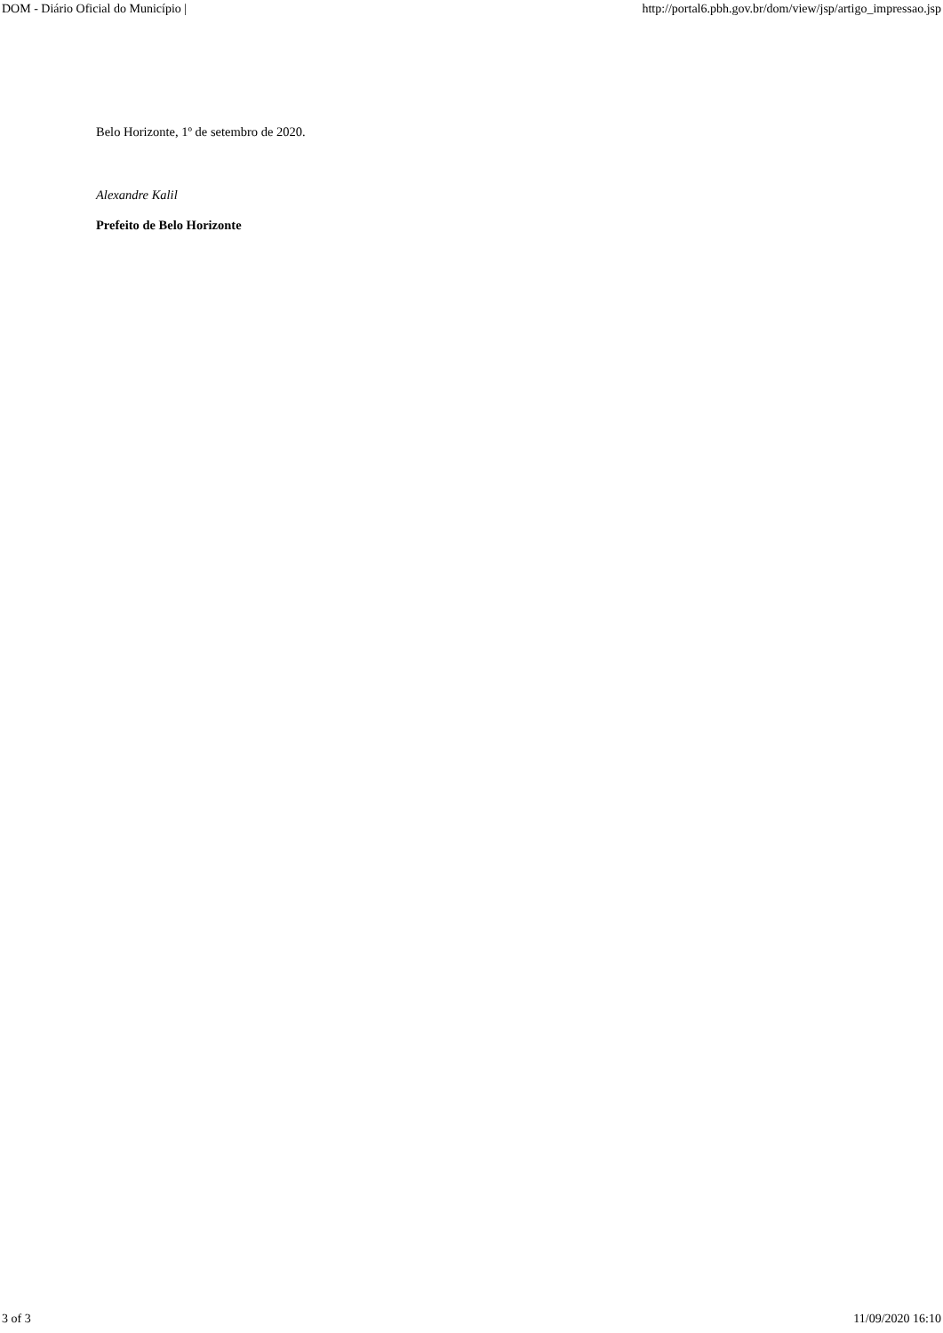DOM - Diário Oficial do Município | http://portal6.pbh.gov.br/dom/view/jsp/artigo_impressao.jsp
Belo Horizonte, 1º de setembro de 2020.
Alexandre Kalil
Prefeito de Belo Horizonte
3 of 3 11/09/2020 16:10